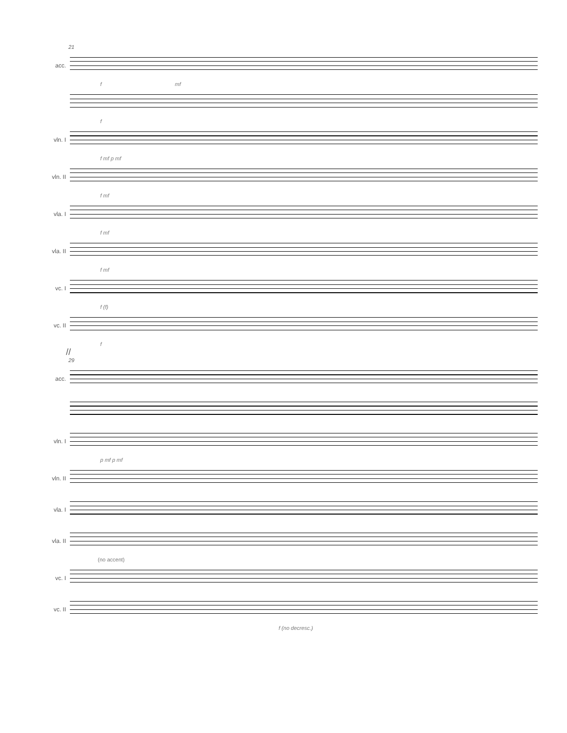21
acc.
f mf
f
vln. I
f mf p mf
vln. II
f mf
vla. I
f mf
vla. II
f mf
vc. I
f (f)
vc. II
f
//
29
acc.
vln. I
p mf p mf
vln. II
vla. I
vla. II
(no accent)
vc. I
vc. II
f (no decresc.)